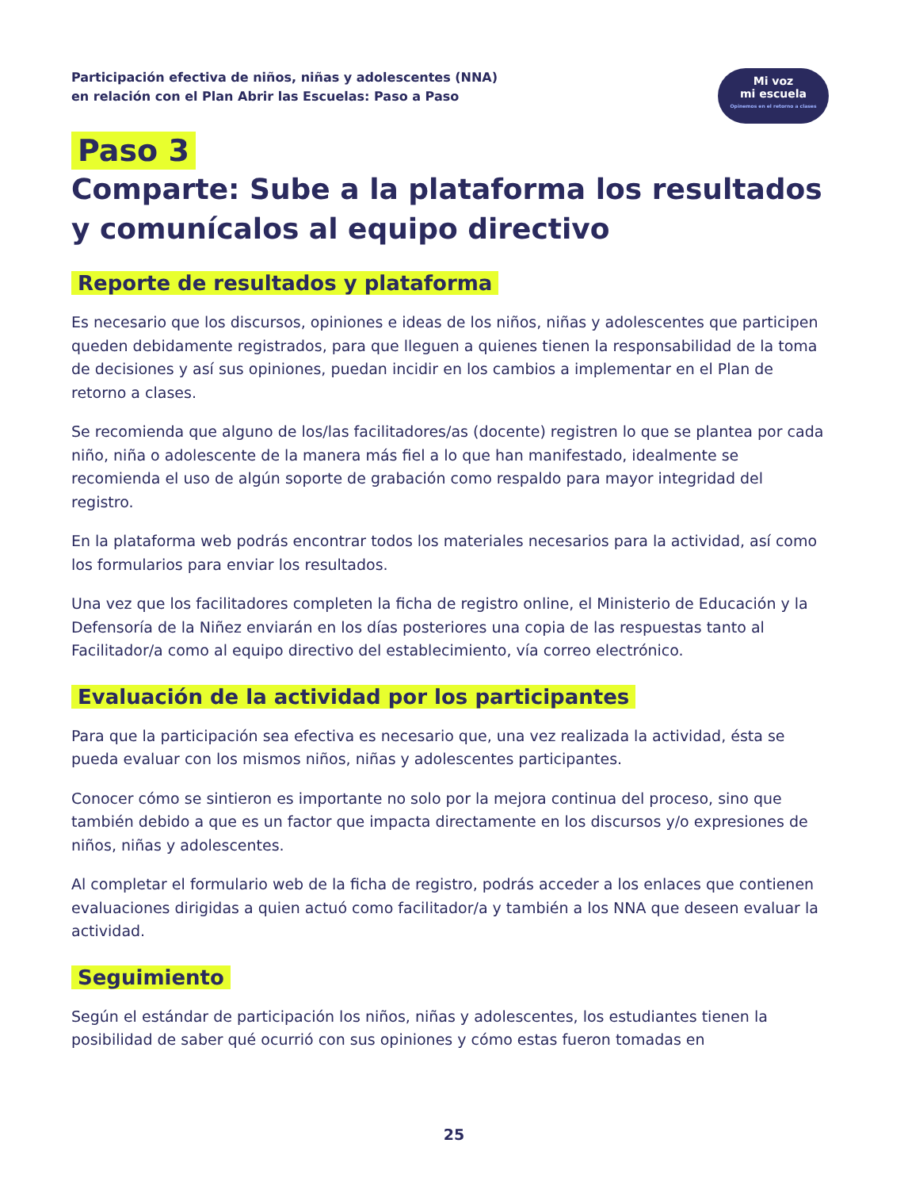Participación efectiva de niños, niñas y adolescentes (NNA)
en relación con el Plan Abrir las Escuelas: Paso a Paso
Mi voz
mi escuela
Opinemos en el retorno a clases
Paso 3
Comparte: Sube a la plataforma los resultados y comunícalos al equipo directivo
Reporte de resultados y plataforma
Es necesario que los discursos, opiniones e ideas de los niños, niñas y adolescentes que participen queden debidamente registrados, para que lleguen a quienes tienen la responsabilidad de la toma de decisiones y así sus opiniones, puedan incidir en los cambios a implementar en el Plan de retorno a clases.
Se recomienda que alguno de los/las facilitadores/as (docente) registren lo que se plantea por cada niño, niña o adolescente de la manera más fiel a lo que han manifestado, idealmente se recomienda el uso de algún soporte de grabación como respaldo para mayor integridad del registro.
En la plataforma web podrás encontrar todos los materiales necesarios para la actividad, así como los formularios para enviar los resultados.
Una vez que los facilitadores completen la ficha de registro online, el Ministerio de Educación y la Defensoría de la Niñez enviarán en los días posteriores una copia de las respuestas tanto al Facilitador/a como al equipo directivo del establecimiento, vía correo electrónico.
Evaluación de la actividad por los participantes
Para que la participación sea efectiva es necesario que, una vez realizada la actividad, ésta se pueda evaluar con los mismos niños, niñas y adolescentes participantes.
Conocer cómo se sintieron es importante no solo por la mejora continua del proceso, sino que también debido a que es un factor que impacta directamente en los discursos y/o expresiones de niños, niñas y adolescentes.
Al completar el formulario web de la ficha de registro, podrás acceder a los enlaces que contienen evaluaciones dirigidas a quien actuó como facilitador/a y también a los NNA que deseen evaluar la actividad.
Seguimiento
Según el estándar de participación los niños, niñas y adolescentes, los estudiantes tienen la posibilidad de saber qué ocurrió con sus opiniones y cómo estas fueron tomadas en
25